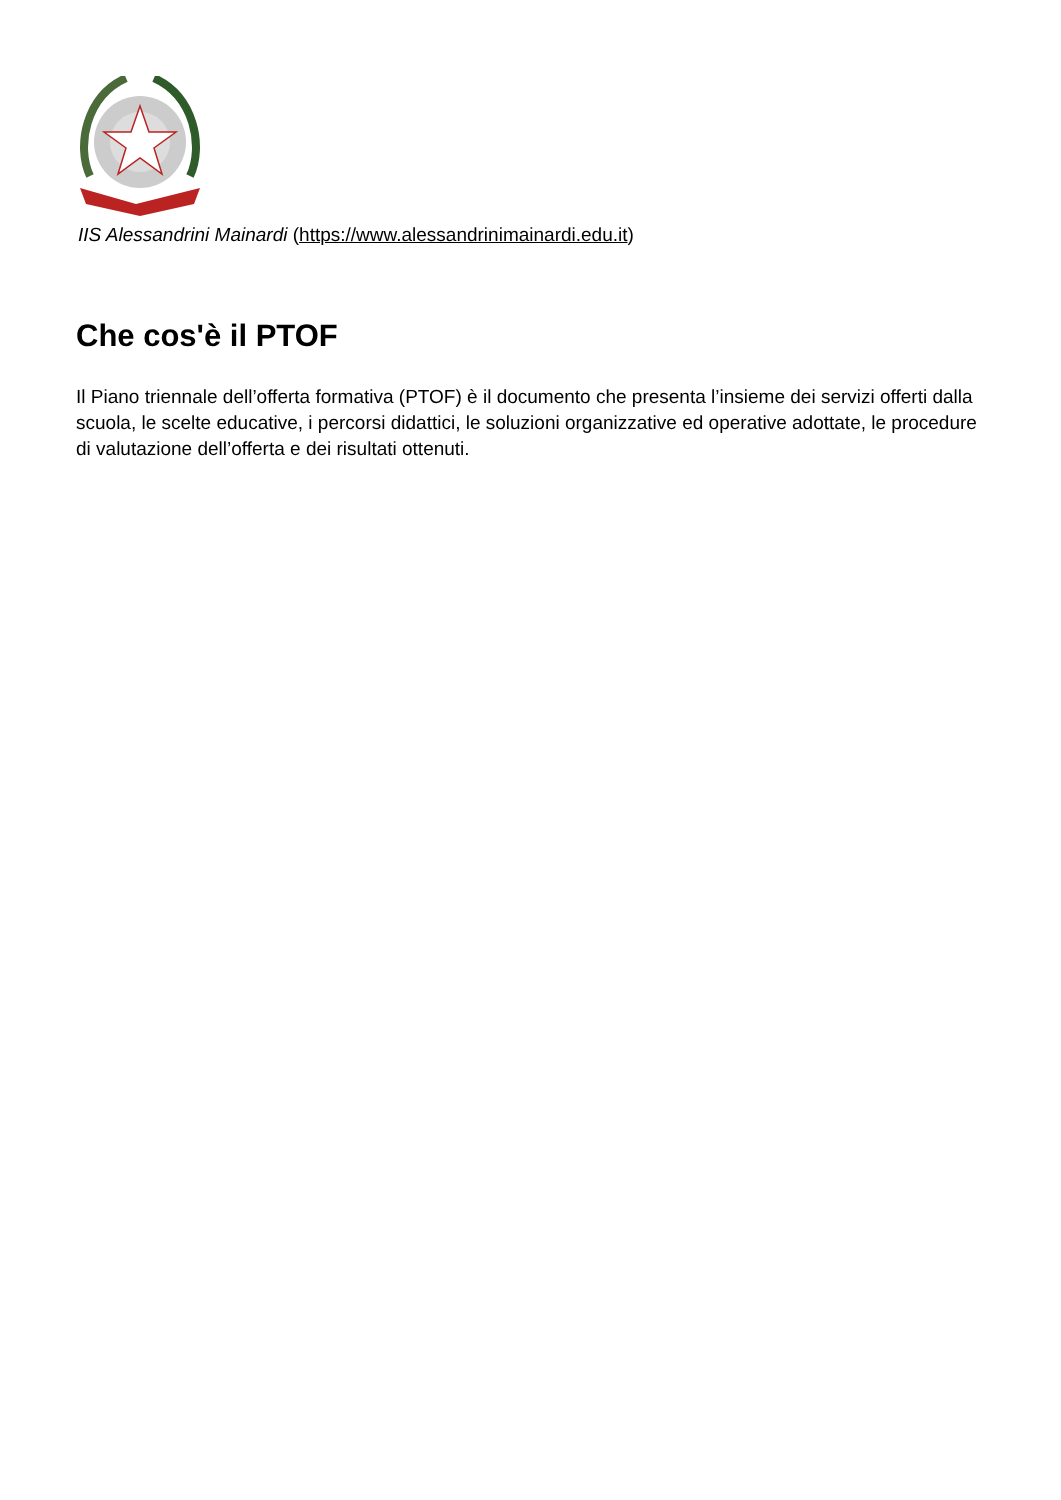IIS Alessandrini Mainardi (https://www.alessandrinimainardi.edu.it)
Che cos'è il PTOF
Il Piano triennale dell’offerta formativa (PTOF) è il documento che presenta l’insieme dei servizi offerti dalla scuola, le scelte educative, i percorsi didattici, le soluzioni organizzative ed operative adottate, le procedure di valutazione dell’offerta e dei risultati ottenuti.